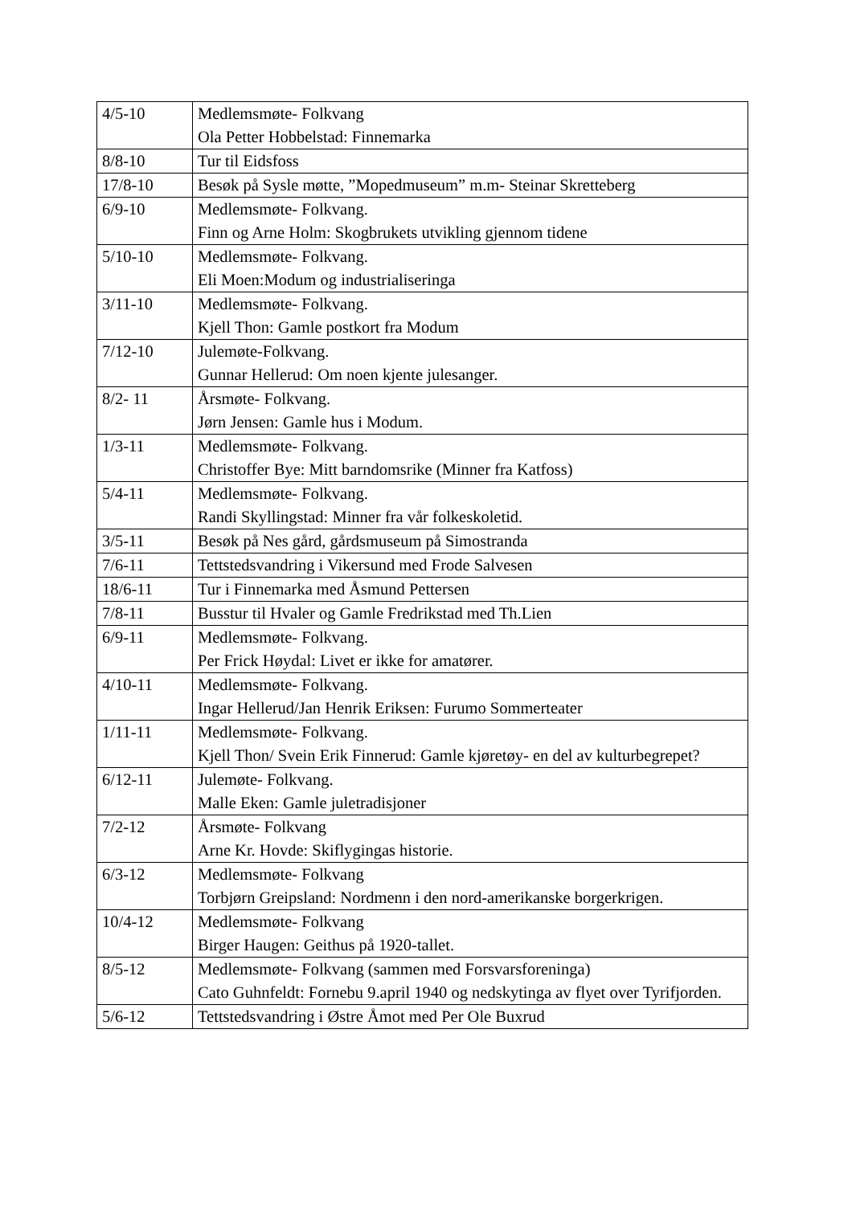| 4/5-10 | Medlemsmøte- Folkvang Ola Petter Hobbelstad: Finnemarka |
| 8/8-10 | Tur til Eidsfoss |
| 17/8-10 | Besøk på Sysle møtte, ”Mopedmuseum” m.m- Steinar Skretteberg |
| 6/9-10 | Medlemsmøte- Folkvang. Finn og Arne Holm: Skogbrukets utvikling gjennom tidene |
| 5/10-10 | Medlemsmøte- Folkvang. Eli Moen:Modum og industrialiseringa |
| 3/11-10 | Medlemsmøte- Folkvang. Kjell Thon: Gamle postkort fra Modum |
| 7/12-10 | Julemøte-Folkvang. Gunnar Hellerud: Om noen kjente julesanger. |
| 8/2- 11 | Årsmøte- Folkvang. Jørn Jensen: Gamle hus i Modum. |
| 1/3-11 | Medlemsmøte- Folkvang. Christoffer Bye: Mitt barndomsrike (Minner fra Katfoss) |
| 5/4-11 | Medlemsmøte- Folkvang. Randi Skyllingstad: Minner fra vår folkeskoletid. |
| 3/5-11 | Besøk på Nes gård, gårdsmuseum på Simostranda |
| 7/6-11 | Tettstedsvandring i Vikersund med Frode Salvesen |
| 18/6-11 | Tur i Finnemarka med Åsmund Pettersen |
| 7/8-11 | Busstur til Hvaler og Gamle Fredrikstad med Th.Lien |
| 6/9-11 | Medlemsmøte- Folkvang. Per Frick Høydal: Livet er ikke for amatører. |
| 4/10-11 | Medlemsmøte- Folkvang. Ingar Hellerud/Jan Henrik Eriksen: Furumo Sommerteater |
| 1/11-11 | Medlemsmøte- Folkvang. Kjell Thon/ Svein Erik Finnerud: Gamle kjøretøy- en del av kulturbegrepet? |
| 6/12-11 | Julemøte- Folkvang. Malle Eken: Gamle juletradisjoner |
| 7/2-12 | Årsmøte- Folkvang Arne Kr. Hovde: Skiflygingas historie. |
| 6/3-12 | Medlemsmøte- Folkvang Torbjørn Greipsland: Nordmenn i den nord-amerikanske borgerkrigen. |
| 10/4-12 | Medlemsmøte- Folkvang Birger Haugen: Geithus på 1920-tallet. |
| 8/5-12 | Medlemsmøte- Folkvang (sammen med Forsvarsforeninga) Cato Guhnfeldt: Fornebu 9.april 1940 og nedskytinga av flyet over Tyrifjorden. |
| 5/6-12 | Tettstedsvandring i Østre Åmot med Per Ole Buxrud |